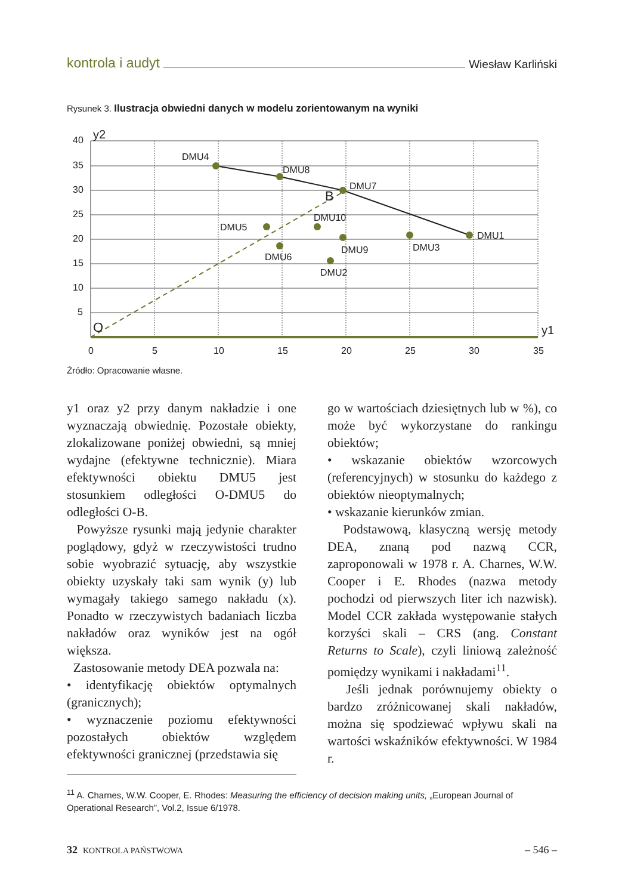kontrola i audyt Wiesław Karliński
Rysunek 3. Ilustracja obwiedni danych w modelu zorientowanym na wyniki
40
35
30
25
20
15
10
5
0
5
10
15
20
25
30
35
y2
y1
O
B
DMU4
DMU8
DMU7
DMU1
DMU5
DMU6
DMU10
DMU9
DMU3
DMU2
Źródło: Opracowanie własne.
y1 oraz y2 przy danym nakładzie i one wyznaczają obwiednię. Pozostałe obiekty, zlokalizowane poniżej obwiedni, są mniej wydajne (efektywne technicznie). Miara efektywności obiektu DMU5 jest stosunkiem odległości O-DMU5 do odległości O-B.
Powyższe rysunki mają jedynie charakter poglądowy, gdyż w rzeczywistości trudno sobie wyobrazić sytuację, aby wszystkie obiekty uzyskały taki sam wynik (y) lub wymagały takiego samego nakładu (x). Ponadto w rzeczywistych badaniach liczba nakładów oraz wyników jest na ogół większa.
Zastosowanie metody DEA pozwala na:
• identyfikację obiektów optymalnych (granicznych);
• wyznaczenie poziomu efektywności pozostałych obiektów względem efektywności granicznej (przedstawia się
go w wartościach dziesiętnych lub w %), co może być wykorzystane do rankingu obiektów;
• wskazanie obiektów wzorcowych (referencyjnych) w stosunku do każdego z obiektów nieoptymalnych;
• wskazanie kierunków zmian.
Podstawową, klasyczną wersję metody DEA, znaną pod nazwą CCR, zaproponowali w 1978 r. A. Charnes, W.W. Cooper i E. Rhodes (nazwa metody pochodzi od pierwszych liter ich nazwisk). Model CCR zakłada występowanie stałych korzyści skali – CRS (ang. Constant Returns to Scale), czyli liniową zależność pomiędzy wynikami i nakładami<sup>11</sup>.
Jeśli jednak porównujemy obiekty o bardzo zróżnicowanej skali nakładów, można się spodziewać wpływu skali na wartości wskaźników efektywności. W 1984 r.
<sup>11</sup> A. Charnes, W.W. Cooper, E. Rhodes: Measuring the efficiency of decision making units, „European Journal of Operational Research”, Vol.2, Issue 6/1978.
32 KONTROLA PAŃSTWOWA – 546 –